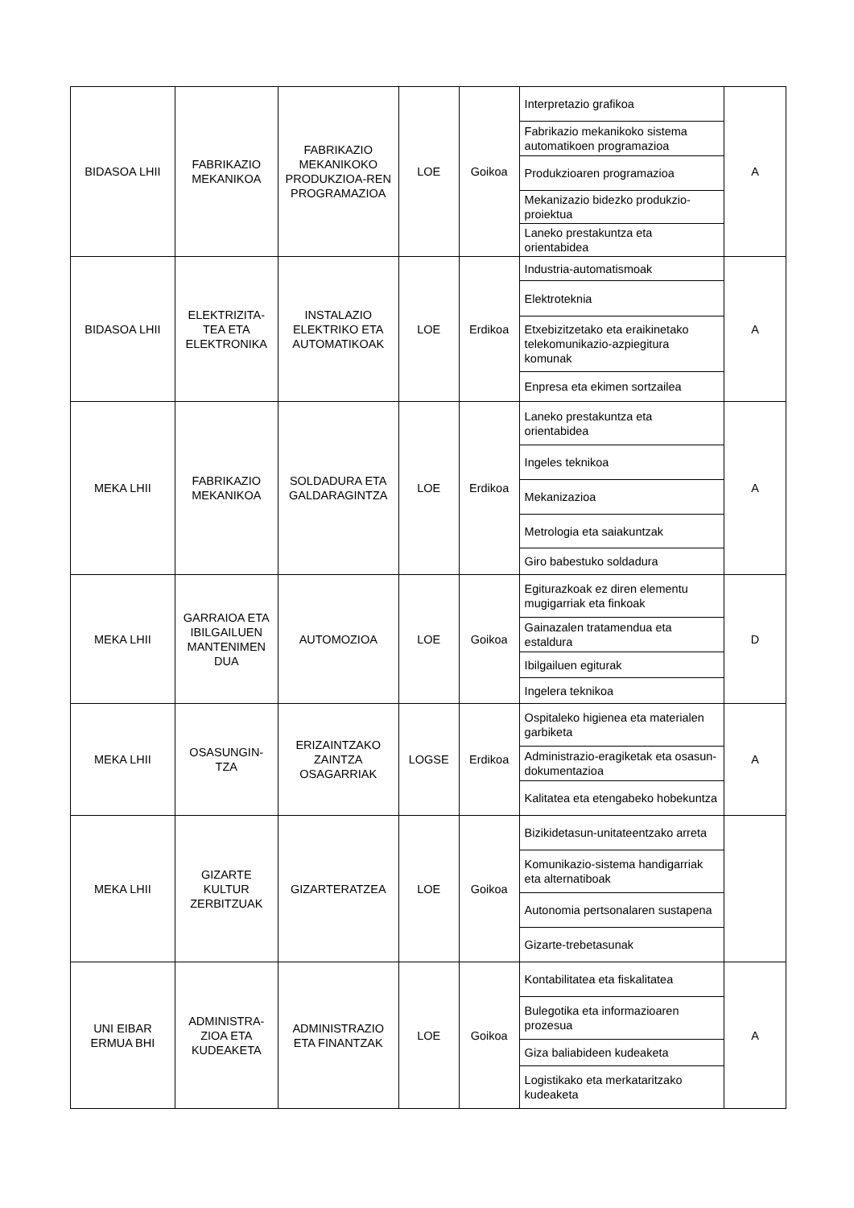| BIDASOA LHII | FABRIKAZIO MEKANIKOA | FABRIKAZIO MEKANIKOKO PRODUKZIOA-REN PROGRAMAZIOA | LOE | Goikoa | Interpretazio grafikoa | A |
| | | | | | Fabrikazio mekanikoko sistema automatikoen programazioa | |
| | | | | | Produkzioaren programazioa | |
| | | | | | Mekanizazio bidezko produkzio-proiektua | |
| | | | | | Laneko prestakuntza eta orientabidea | |
| BIDASOA LHII | ELEKTRIZITA-TEA ETA ELEKTRONIKA | INSTALAZIO ELEKTRIKO ETA AUTOMATIKOAK | LOE | Erdikoa | Industria-automatismoak | A |
| | | | | | Elektroteknia | |
| | | | | | Etxebizitzetako eta eraikinetako telekomunikazio-azpiegitura komunak | |
| | | | | | Enpresa eta ekimen sortzailea | |
| MEKA LHII | FABRIKAZIO MEKANIKOA | SOLDADURA ETA GALDARAGINTZA | LOE | Erdikoa | Laneko prestakuntza eta orientabidea | A |
| | | | | | Ingeles teknikoa | |
| | | | | | Mekanizazioa | |
| | | | | | Metrologia eta saiakuntzak | |
| | | | | | Giro babestuko soldadura | |
| MEKA LHII | GARRAIOA ETA IBILGAILUEN MANTENIMEN DUA | AUTOMOZIOA | LOE | Goikoa | Egiturazkoak ez diren elementu mugigarriak eta finkoak | D |
| | | | | | Gainazalen tratamendua eta estaldura | |
| | | | | | Ibilgailuen egiturak | |
| | | | | | Ingelera teknikoa | |
| MEKA LHII | OSASUNGIN-TZA | ERIZAINTZAKO ZAINTZA OSAGARRIAK | LOGSE | Erdikoa | Ospitaleko higienea eta materialen garbiketa | A |
| | | | | | Administrazio-eragiketak eta osasun-dokumentazioa | |
| | | | | | Kalitatea eta etengabeko hobekuntza | |
| MEKA LHII | GIZARTE KULTUR ZERBITZUAK | GIZARTERATZEA | LOE | Goikoa | Bizikidetasun-unitateentzako arreta | |
| | | | | | Komunikazio-sistema handigarriak eta alternatiboak | |
| | | | | | Autonomia pertsonalaren sustapena | |
| | | | | | Gizarte-trebetasunak | |
| UNI EIBAR ERMUA BHI | ADMINISTRA-ZIOA ETA KUDEAKETA | ADMINISTRAZIO ETA FINANTZAK | LOE | Goikoa | Kontabilitatea eta fiskalitatea | A |
| | | | | | Bulegotika eta informazioaren prozesua | |
| | | | | | Giza baliabideen kudeaketa | |
| | | | | | Logistikako eta merkataritzako kudeaketa | |